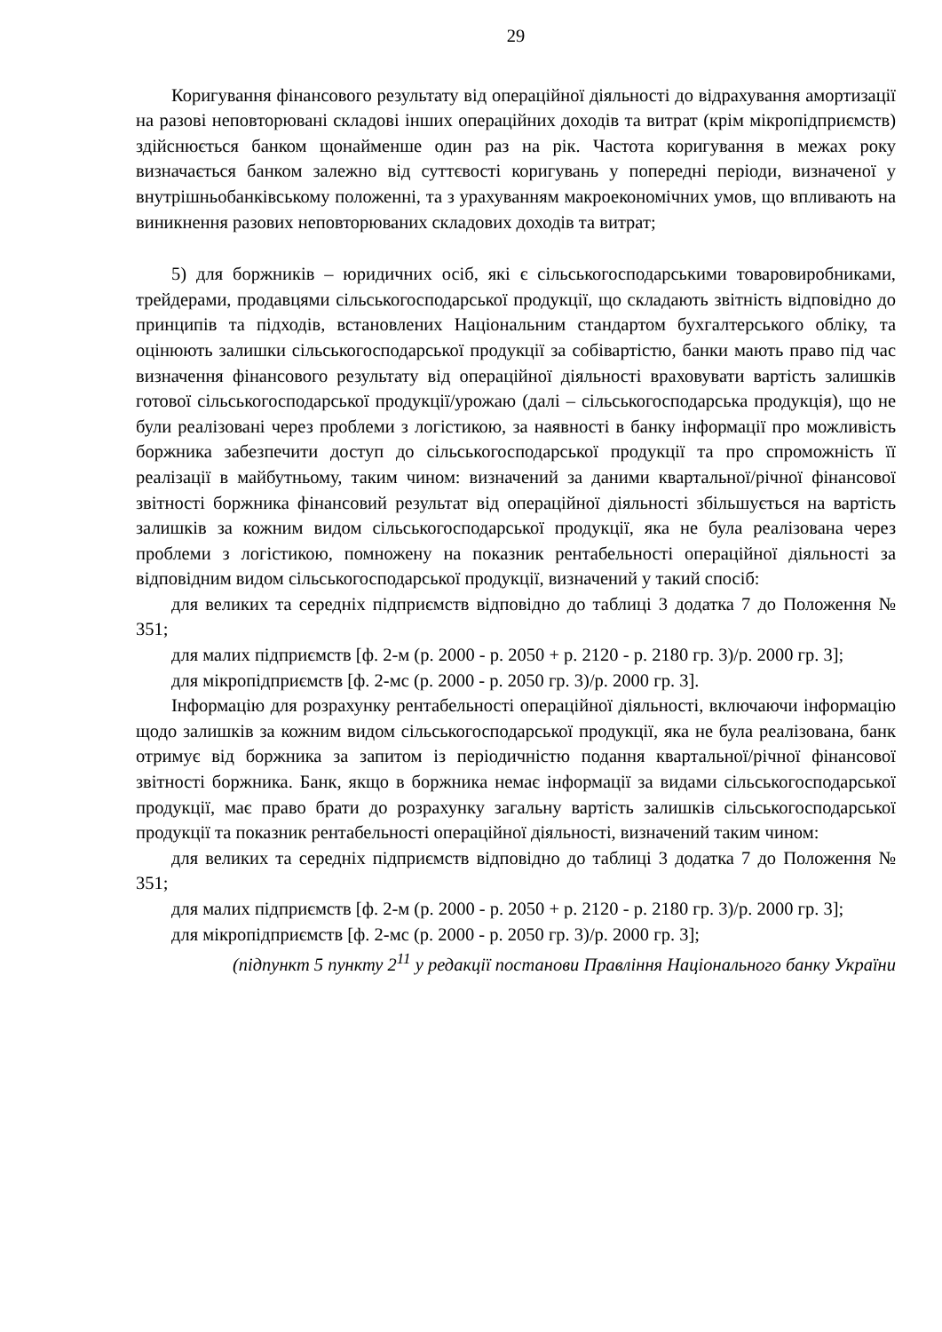29
Коригування фінансового результату від операційної діяльності до відрахування амортизації на разові неповторювані складові інших операційних доходів та витрат (крім мікропідприємств) здійснюється банком щонайменше один раз на рік. Частота коригування в межах року визначається банком залежно від суттєвості коригувань у попередні періоди, визначеної у внутрішньобанківському положенні, та з урахуванням макроекономічних умов, що впливають на виникнення разових неповторюваних складових доходів та витрат;
5) для боржників – юридичних осіб, які є сільськогосподарськими товаровиробниками, трейдерами, продавцями сільськогосподарської продукції, що складають звітність відповідно до принципів та підходів, встановлених Національним стандартом бухгалтерського обліку, та оцінюють залишки сільськогосподарської продукції за собівартістю, банки мають право під час визначення фінансового результату від операційної діяльності враховувати вартість залишків готової сільськогосподарської продукції/урожаю (далі – сільськогосподарська продукція), що не були реалізовані через проблеми з логістикою, за наявності в банку інформації про можливість боржника забезпечити доступ до сільськогосподарської продукції та про спроможність її реалізації в майбутньому, таким чином: визначений за даними квартальної/річної фінансової звітності боржника фінансовий результат від операційної діяльності збільшується на вартість залишків за кожним видом сільськогосподарської продукції, яка не була реалізована через проблеми з логістикою, помножену на показник рентабельності операційної діяльності за відповідним видом сільськогосподарської продукції, визначений у такий спосіб:
для великих та середніх підприємств відповідно до таблиці 3 додатка 7 до Положення № 351;
для малих підприємств [ф. 2-м (р. 2000 - р. 2050 + р. 2120 - р. 2180 гр. 3)/р. 2000 гр. 3];
для мікропідприємств [ф. 2-мс (р. 2000 - р. 2050 гр. 3)/р. 2000 гр. 3].
Інформацію для розрахунку рентабельності операційної діяльності, включаючи інформацію щодо залишків за кожним видом сільськогосподарської продукції, яка не була реалізована, банк отримує від боржника за запитом із періодичністю подання квартальної/річної фінансової звітності боржника. Банк, якщо в боржника немає інформації за видами сільськогосподарської продукції, має право брати до розрахунку загальну вартість залишків сільськогосподарської продукції та показник рентабельності операційної діяльності, визначений таким чином:
для великих та середніх підприємств відповідно до таблиці 3 додатка 7 до Положення № 351;
для малих підприємств [ф. 2-м (р. 2000 - р. 2050 + р. 2120 - р. 2180 гр. 3)/р. 2000 гр. 3];
для мікропідприємств [ф. 2-мс (р. 2000 - р. 2050 гр. 3)/р. 2000 гр. 3];
(підпункт 5 пункту 2<sup>11</sup> у редакції постанови Правління Національного банку України